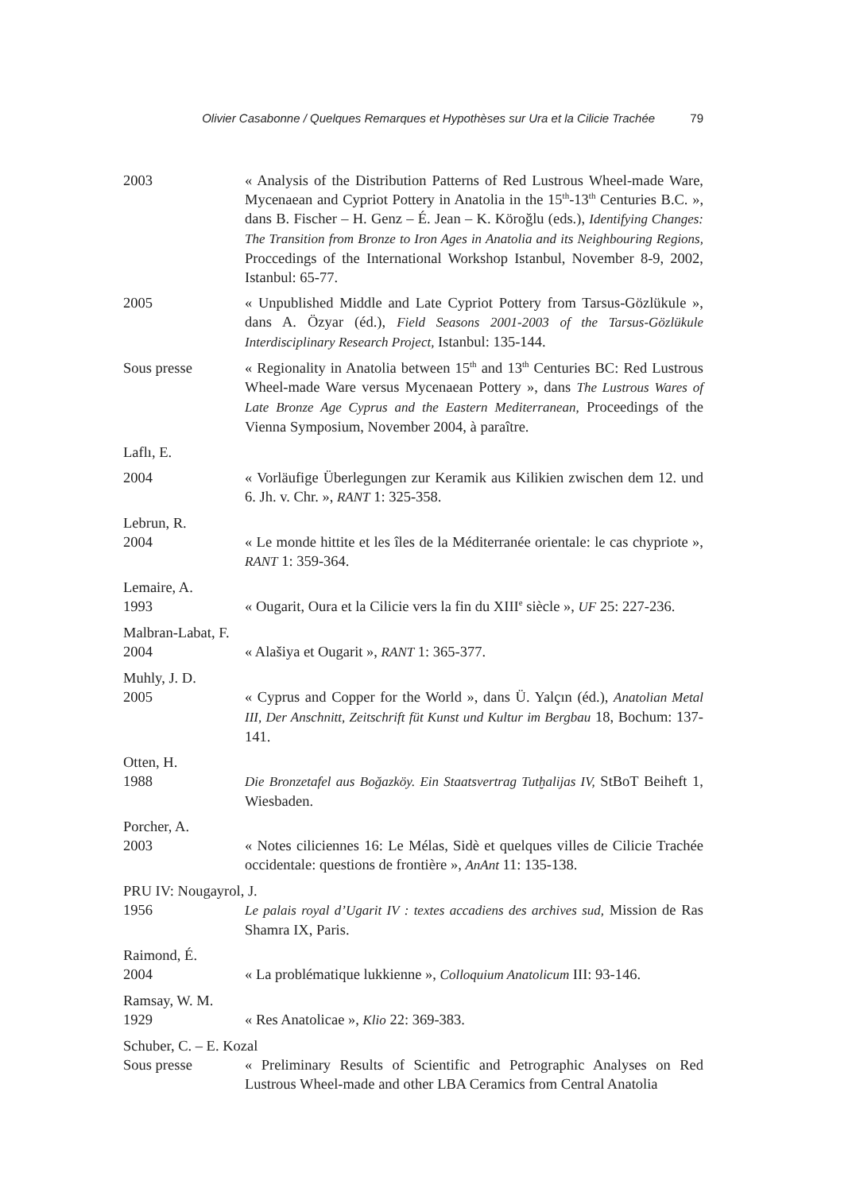Olivier Casabonne / Quelques Remarques et Hypothèses sur Ura et la Cilicie Trachée 79
2003 « Analysis of the Distribution Patterns of Red Lustrous Wheel-made Ware, Mycenaean and Cypriot Pottery in Anatolia in the 15<sup>th</sup>-13<sup>th</sup> Centuries B.C. », dans B. Fischer – H. Genz – É. Jean – K. Köroğlu (eds.), Identifying Changes: The Transition from Bronze to Iron Ages in Anatolia and its Neighbouring Regions, Proccedings of the International Workshop Istanbul, November 8-9, 2002, Istanbul: 65-77.
2005 « Unpublished Middle and Late Cypriot Pottery from Tarsus-Gözlükule », dans A. Özyar (éd.), Field Seasons 2001-2003 of the Tarsus-Gözlükule Interdisciplinary Research Project, Istanbul: 135-144.
Sous presse « Regionality in Anatolia between 15<sup>th</sup> and 13<sup>th</sup> Centuries BC: Red Lustrous Wheel-made Ware versus Mycenaean Pottery », dans The Lustrous Wares of Late Bronze Age Cyprus and the Eastern Mediterranean, Proceedings of the Vienna Symposium, November 2004, à paraître.
Laflı, E.
2004 « Vorläufige Überlegungen zur Keramik aus Kilikien zwischen dem 12. und 6. Jh. v. Chr. », RANT 1: 325-358.
Lebrun, R.
2004 « Le monde hittite et les îles de la Méditerranée orientale: le cas chypriote », RANT 1: 359-364.
Lemaire, A.
1993 « Ougarit, Oura et la Cilicie vers la fin du XIII<sup>e</sup> siècle », UF 25: 227-236.
Malbran-Labat, F.
2004 « Alašiya et Ougarit », RANT 1: 365-377.
Muhly, J. D.
2005 « Cyprus and Copper for the World », dans Ü. Yalçın (éd.), Anatolian Metal III, Der Anschnitt, Zeitschrift füt Kunst und Kultur im Bergbau 18, Bochum: 137-141.
Otten, H.
1988 Die Bronzetafel aus Boğazköy. Ein Staatsvertrag Tutḫalijas IV, StBoT Beiheft 1, Wiesbaden.
Porcher, A.
2003 « Notes ciliciennes 16: Le Mélas, Sidè et quelques villes de Cilicie Trachée occidentale: questions de frontière », AnAnt 11: 135-138.
PRU IV: Nougayrol, J.
1956 Le palais royal d’Ugarit IV : textes accadiens des archives sud, Mission de Ras Shamra IX, Paris.
Raimond, É.
2004 « La problématique lukkienne », Colloquium Anatolicum III: 93-146.
Ramsay, W. M.
1929 « Res Anatolicae », Klio 22: 369-383.
Schuber, C. – E. Kozal
Sous presse « Preliminary Results of Scientific and Petrographic Analyses on Red Lustrous Wheel-made and other LBA Ceramics from Central Anatolia